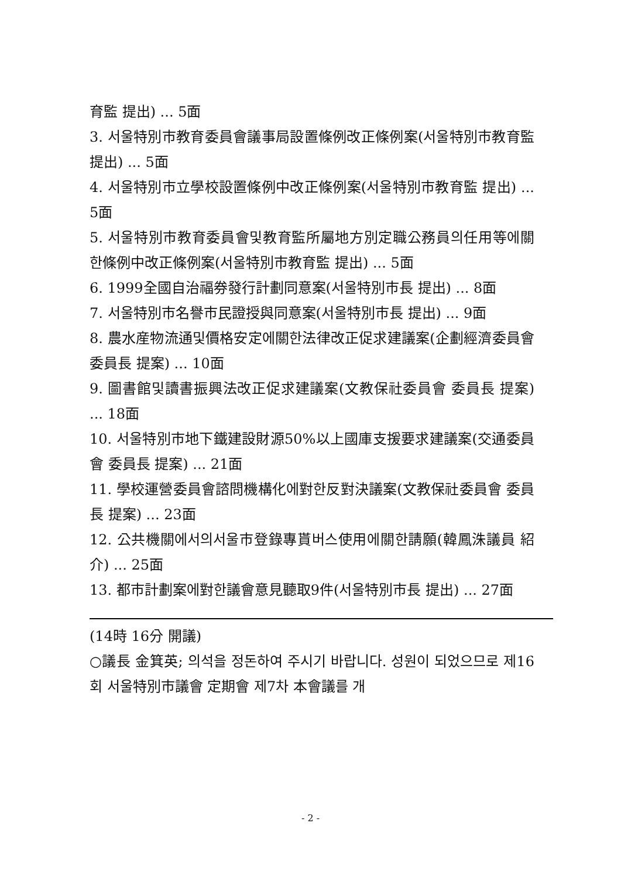育監 提出) ... 5面
3. 서울特別市教育委員會議事局設置條例改正條例案(서울特別市教育監 提出) ... 5面
4. 서울特別市立學校設置條例中改正條例案(서울特別市教育監 提出) ... 5面
5. 서울特別市教育委員會및教育監所屬地方別定職公務員의任用等에關한條例中改正條例案(서울特別市教育監 提出) ... 5面
6. 1999全國自治福券發行計劃同意案(서울特別市長 提出) ... 8面
7. 서울特別市名譽市民證授與同意案(서울特別市長 提出) ... 9面
8. 農水産物流通및價格安定에關한法律改正促求建議案(企劃經濟委員會 委員長 提案) ... 10面
9. 圖書館및讀書振興法改正促求建議案(文教保社委員會 委員長 提案) ... 18面
10. 서울特別市地下鐵建設財源50%以上國庫支援要求建議案(交通委員會 委員長 提案) ... 21面
11. 學校運營委員會諮問機構化에對한反對決議案(文教保社委員會 委員長 提案) ... 23面
12. 公共機關에서의서울市登錄專貰버스使用에關한請願(韓鳳洙議員 紹介) ... 25面
13. 都市計劃案에對한議會意見聽取9件(서울特別市長 提出) ... 27面
(14時 16分 開議)
○議長 金箕英; 의석을 정돈하여 주시기 바랍니다. 성원이 되었으므로 제16회 서울特別市議會 定期會 제7차 本會議를 개
- 2 -